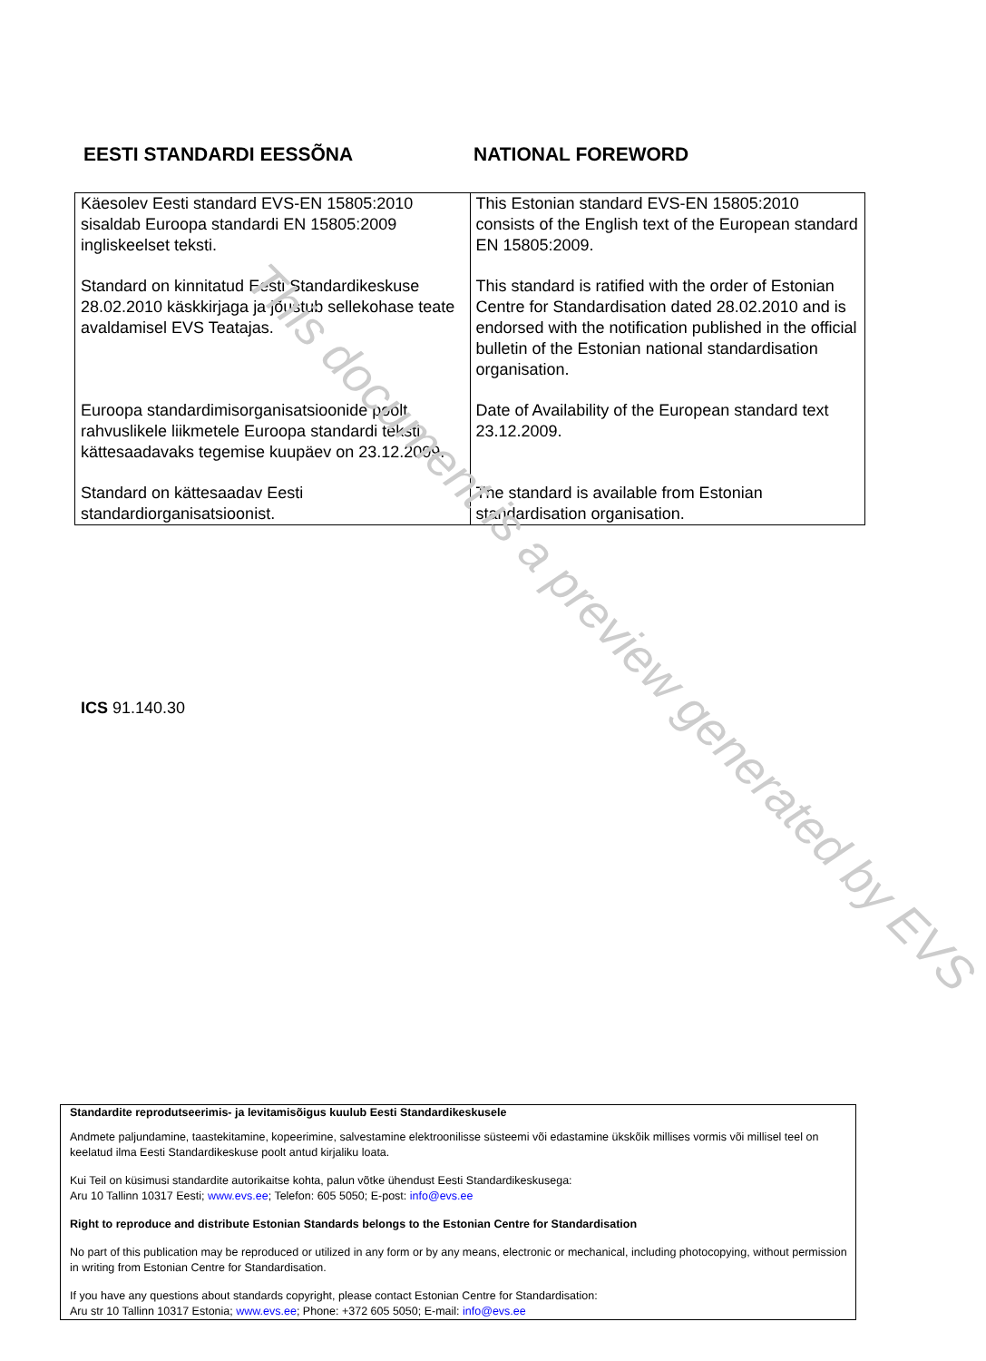EESTI STANDARDI EESSÕNA NATIONAL FOREWORD
| Käesolev Eesti standard EVS-EN 15805:2010 sisaldab Euroopa standardi EN 15805:2009 ingliskeelset teksti. | This Estonian standard EVS-EN 15805:2010 consists of the English text of the European standard EN 15805:2009. |
| Standard on kinnitatud Eesti Standardikeskuse 28.02.2010 käskkirjaga ja jõustub sellekohase teate avaldamisel EVS Teatajas. | This standard is ratified with the order of Estonian Centre for Standardisation dated 28.02.2010 and is endorsed with the notification published in the official bulletin of the Estonian national standardisation organisation. |
| Euroopa standardimisorganisatsioonide poolt rahvuslikele liikmetele Euroopa standardi teksti kättesaadavaks tegemise kuupäev on 23.12.2009. | Date of Availability of the European standard text 23.12.2009. |
| Standard on kättesaadav Eesti standardiorganisatsioonist. | The standard is available from Estonian standardisation organisation. |
ICS 91.140.30
Standardite reprodutseerimis- ja levitamisõigus kuulub Eesti Standardikeskusele
Andmete paljundamine, taastekitamine, kopeerimine, salvestamine elektroonilisse süsteemi või edastamine ükskõik millises vormis või millisel teel on keelatud ilma Eesti Standardikeskuse poolt antud kirjaliku loata.
Kui Teil on küsimusi standardite autorikaitse kohta, palun võtke ühendust Eesti Standardikeskusega:
Aru 10 Tallinn 10317 Eesti; www.evs.ee; Telefon: 605 5050; E-post: info@evs.ee
Right to reproduce and distribute Estonian Standards belongs to the Estonian Centre for Standardisation
No part of this publication may be reproduced or utilized in any form or by any means, electronic or mechanical, including photocopying, without permission in writing from Estonian Centre for Standardisation.
If you have any questions about standards copyright, please contact Estonian Centre for Standardisation:
Aru str 10 Tallinn 10317 Estonia; www.evs.ee; Phone: +372 605 5050; E-mail: info@evs.ee
This document is a preview generated by EVS